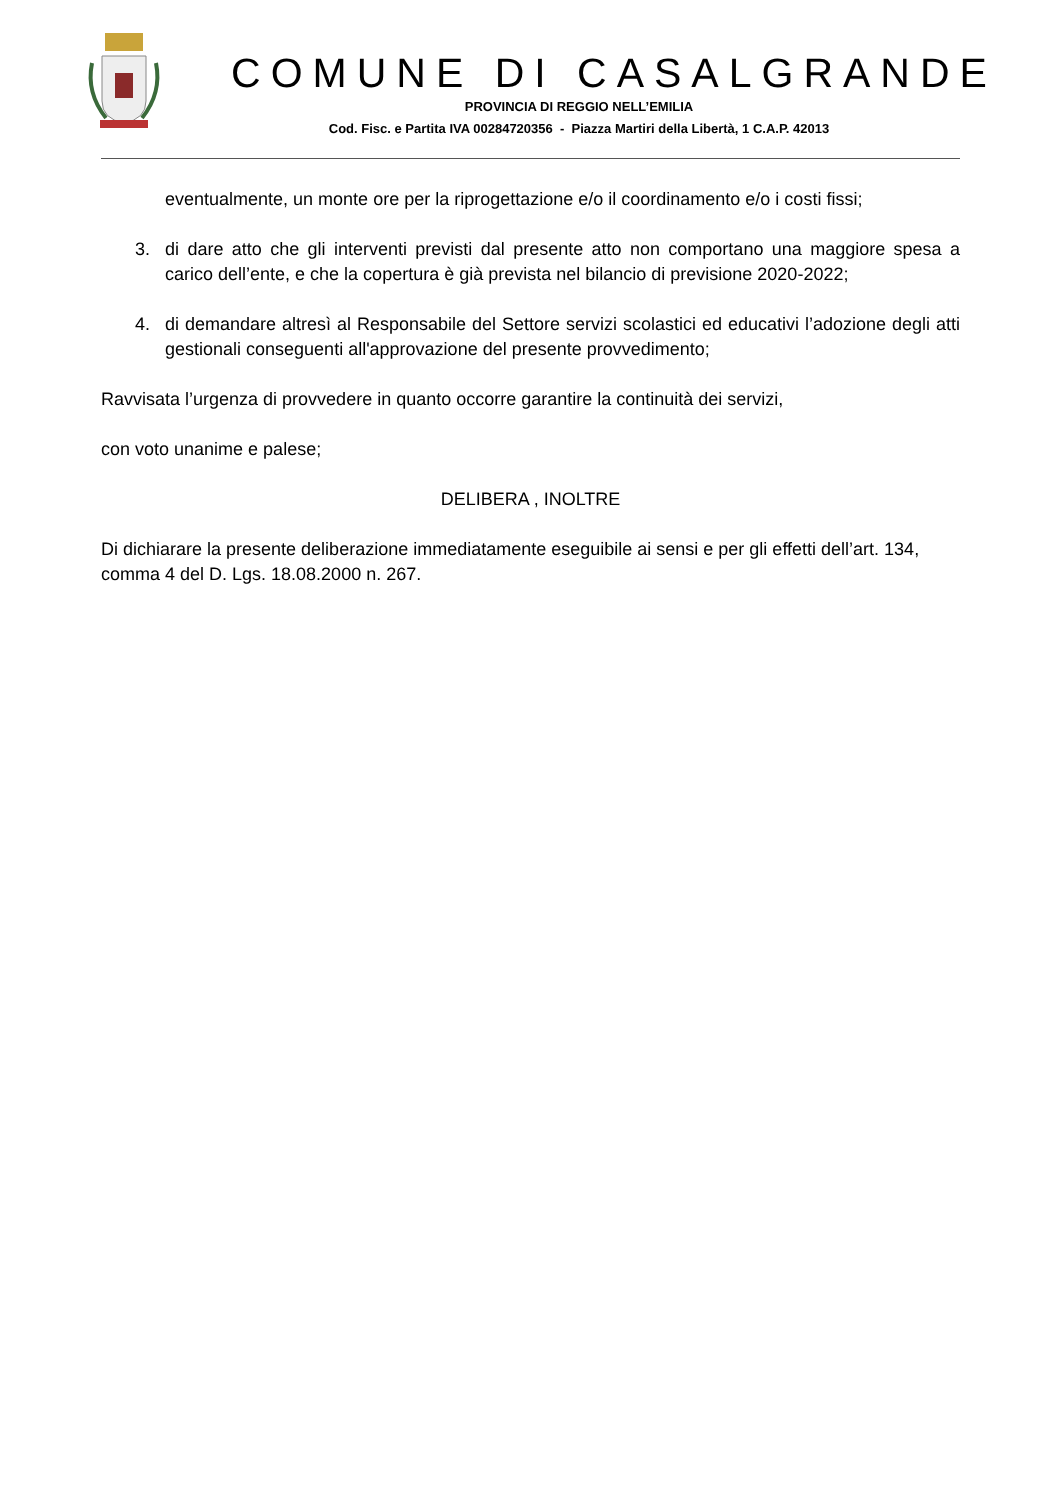COMUNE DI CASALGRANDE
PROVINCIA DI REGGIO NELL’EMILIA
Cod. Fisc. e Partita IVA 00284720356 - Piazza Martiri della Libertà, 1 C.A.P. 42013
eventualmente, un monte ore per la riprogettazione e/o il coordinamento e/o i costi fissi;
3. di dare atto che gli interventi previsti dal presente atto non comportano una maggiore spesa a carico dell’ente, e che la copertura è già prevista nel bilancio di previsione 2020-2022;
4. di demandare altresì al Responsabile del Settore servizi scolastici ed educativi l’adozione degli atti gestionali conseguenti all'approvazione del presente provvedimento;
Ravvisata l’urgenza di provvedere in quanto occorre garantire la continuità dei servizi,
con voto unanime e palese;
DELIBERA , INOLTRE
Di dichiarare la presente deliberazione immediatamente eseguibile ai sensi e per gli effetti dell’art. 134, comma 4 del D. Lgs. 18.08.2000 n. 267.